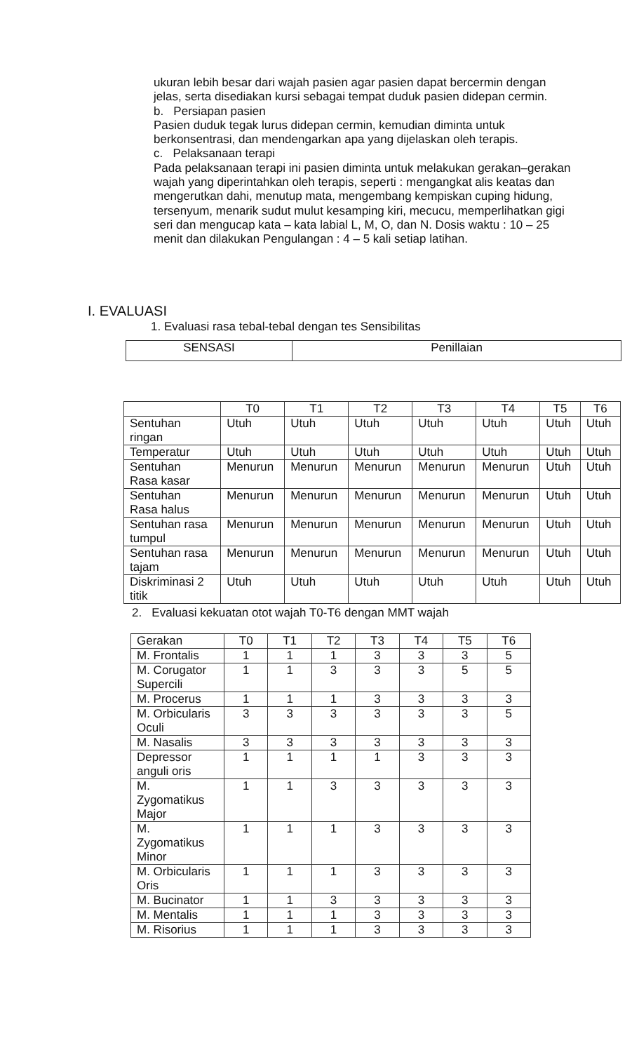ukuran lebih besar dari wajah pasien agar pasien dapat bercermin dengan jelas, serta disediakan kursi sebagai tempat duduk pasien didepan cermin.
b. Persiapan pasien
Pasien duduk tegak lurus didepan cermin, kemudian diminta untuk berkonsentrasi, dan mendengarkan apa yang dijelaskan oleh terapis.
c. Pelaksanaan terapi
Pada pelaksanaan terapi ini pasien diminta untuk melakukan gerakan–gerakan wajah yang diperintahkan oleh terapis, seperti : mengangkat alis keatas dan mengerutkan dahi, menutup mata, mengembang kempiskan cuping hidung, tersenyum, menarik sudut mulut kesamping kiri, mecucu, memperlihatkan gigi seri dan mengucap kata – kata labial L, M, O, dan N. Dosis waktu : 10 – 25 menit dan dilakukan Pengulangan : 4 – 5 kali setiap latihan.
I. EVALUASI
1. Evaluasi rasa tebal-tebal dengan tes Sensibilitas
| SENSASI | Penillaian |
| --- | --- |
| | T0 | T1 | T2 | T3 | T4 | T5 | T6 |
| --- | --- | --- | --- | --- | --- | --- | --- |
| Sentuhan ringan | Utuh | Utuh | Utuh | Utuh | Utuh | Utuh | Utuh |
| Temperatur | Utuh | Utuh | Utuh | Utuh | Utuh | Utuh | Utuh |
| Sentuhan Rasa kasar | Menurun | Menurun | Menurun | Menurun | Menurun | Utuh | Utuh |
| Sentuhan Rasa halus | Menurun | Menurun | Menurun | Menurun | Menurun | Utuh | Utuh |
| Sentuhan rasa tumpul | Menurun | Menurun | Menurun | Menurun | Menurun | Utuh | Utuh |
| Sentuhan rasa tajam | Menurun | Menurun | Menurun | Menurun | Menurun | Utuh | Utuh |
| Diskriminasi 2 titik | Utuh | Utuh | Utuh | Utuh | Utuh | Utuh | Utuh |
2. Evaluasi kekuatan otot wajah T0-T6 dengan MMT wajah
| Gerakan | T0 | T1 | T2 | T3 | T4 | T5 | T6 |
| --- | --- | --- | --- | --- | --- | --- | --- |
| M. Frontalis | 1 | 1 | 1 | 3 | 3 | 3 | 5 |
| M. Corugator Supercili | 1 | 1 | 3 | 3 | 3 | 5 | 5 |
| M. Procerus | 1 | 1 | 1 | 3 | 3 | 3 | 3 |
| M. Orbicularis Oculi | 3 | 3 | 3 | 3 | 3 | 3 | 5 |
| M. Nasalis | 3 | 3 | 3 | 3 | 3 | 3 | 3 |
| Depressor anguli oris | 1 | 1 | 1 | 1 | 3 | 3 | 3 |
| M. Zygomatikus Major | 1 | 1 | 3 | 3 | 3 | 3 | 3 |
| M. Zygomatikus Minor | 1 | 1 | 1 | 3 | 3 | 3 | 3 |
| M. Orbicularis Oris | 1 | 1 | 1 | 3 | 3 | 3 | 3 |
| M. Bucinator | 1 | 1 | 3 | 3 | 3 | 3 | 3 |
| M. Mentalis | 1 | 1 | 1 | 3 | 3 | 3 | 3 |
| M. Risorius | 1 | 1 | 1 | 3 | 3 | 3 | 3 |